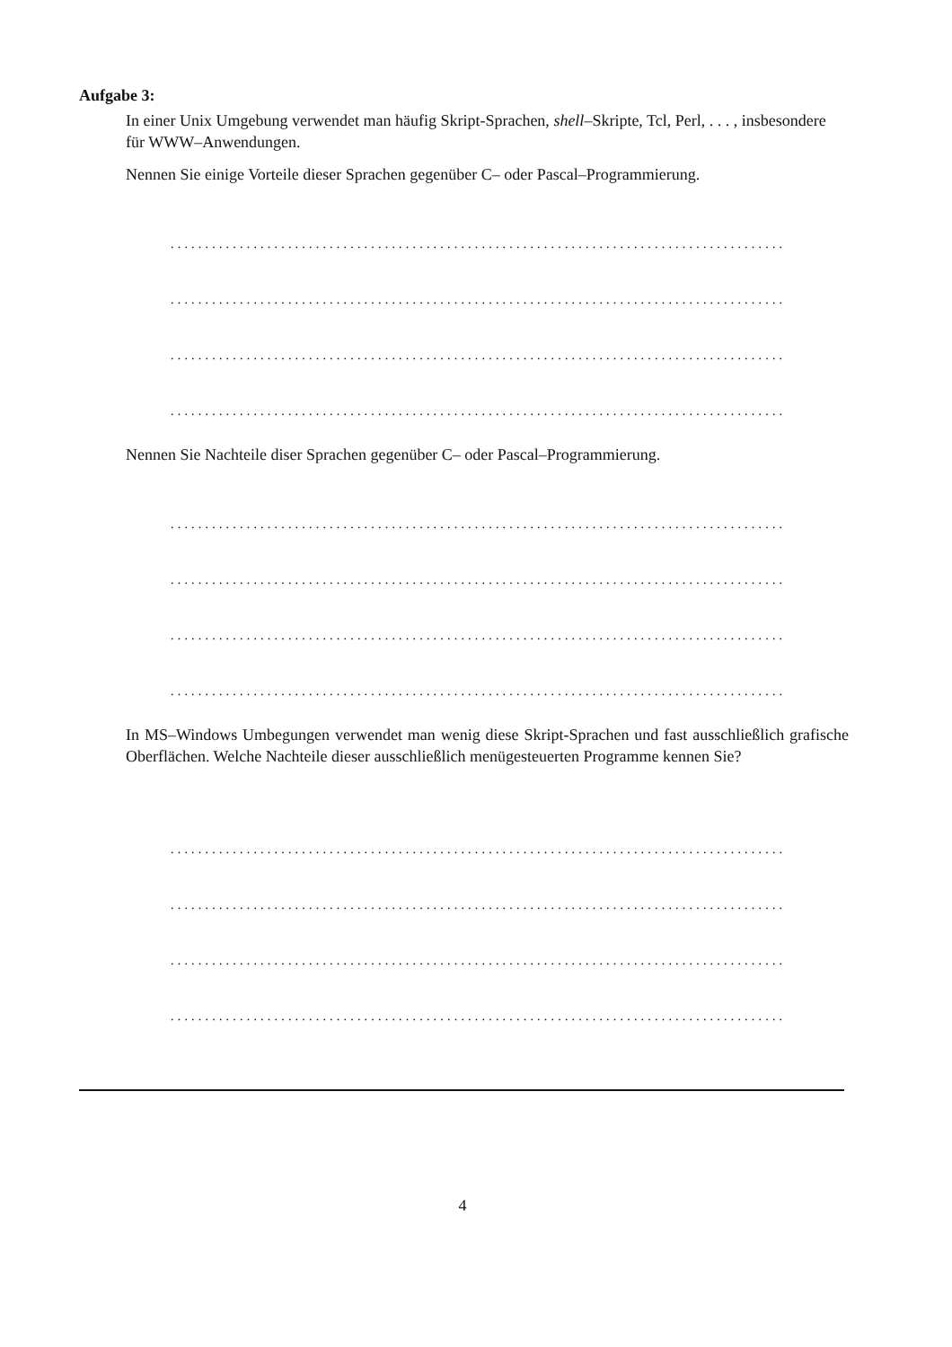Aufgabe 3:
In einer Unix Umgebung verwendet man häufig Skript-Sprachen, shell–Skripte, Tcl, Perl, . . . , insbesondere für WWW–Anwendungen.
Nennen Sie einige Vorteile dieser Sprachen gegenüber C– oder Pascal–Programmierung.
.........................................................................................
.........................................................................................
.........................................................................................
.........................................................................................
Nennen Sie Nachteile diser Sprachen gegenüber C– oder Pascal–Programmierung.
.........................................................................................
.........................................................................................
.........................................................................................
.........................................................................................
In MS–Windows Umbegungen verwendet man wenig diese Skript-Sprachen und fast ausschließlich grafische Oberflächen. Welche Nachteile dieser ausschließlich menügesteuerten Programme kennen Sie?
.........................................................................................
.........................................................................................
.........................................................................................
.........................................................................................
4